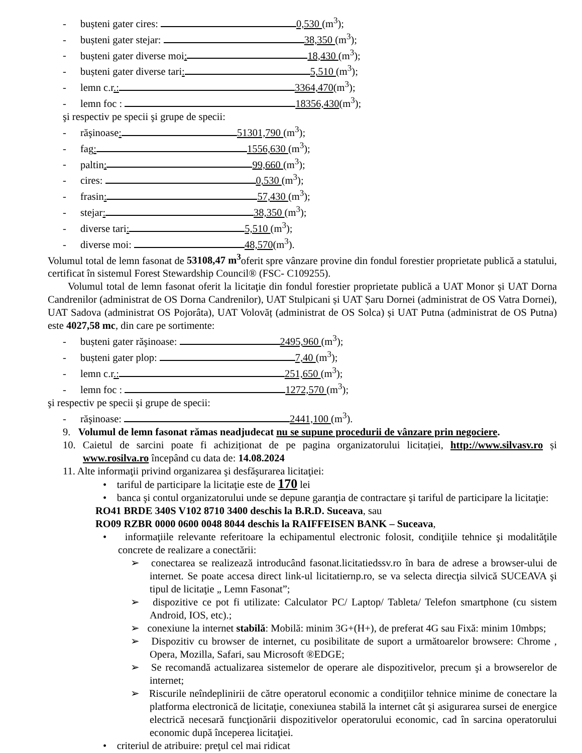- bușteni gater cires: 0,530 (m<sup>3</sup>);
- bușteni gater stejar: 38,350 (m<sup>3</sup>);
- bușteni gater diverse moi: 18,430 (m<sup>3</sup>);
- bușteni gater diverse tari: 5,510 (m<sup>3</sup>);
- lemn c.r.: 3364,470(m<sup>3</sup>);
- lemn foc : 18356,430(m<sup>3</sup>);
şi respectiv pe specii şi grupe de specii:
- răşinoase: 51301,790 (m<sup>3</sup>);
- fag: 1556,630 (m<sup>3</sup>);
- paltin: 99,660 (m<sup>3</sup>);
- cires: 0,530 (m<sup>3</sup>);
- frasin: 57,430 (m<sup>3</sup>);
- stejar: 38,350 (m<sup>3</sup>);
- diverse tari: 5,510 (m<sup>3</sup>);
- diverse moi: 48,570(m<sup>3</sup>).
Volumul total de lemn fasonat de 53108,47 m<sup>3</sup>oferit spre vânzare provine din fondul forestier proprietate publică a statului, certificat în sistemul Forest Stewardship Council® (FSC- C109255).
Volumul total de lemn fasonat oferit la licitaţie din fondul forestier proprietate publică a UAT Monor și UAT Dorna Candrenilor (administrat de OS Dorna Candrenilor), UAT Stulpicani și UAT Șaru Dornei (administrat de OS Vatra Dornei), UAT Sadova (administrat OS Pojorâta), UAT Volovăț (administrat de OS Solca) și UAT Putna (administrat de OS Putna) este 4027,58 mc, din care pe sortimente:
- bușteni gater răşinoase: 2495,960 (m<sup>3</sup>);
- bușteni gater plop: 7,40 (m<sup>3</sup>);
- lemn c.r.: 251,650 (m<sup>3</sup>);
- lemn foc : 1272,570 (m<sup>3</sup>);
şi respectiv pe specii şi grupe de specii:
- răşinoase: 2441,100 (m<sup>3</sup>).
9. Volumul de lemn fasonat rămas neadjudecat nu se supune procedurii de vânzare prin negociere.
10. Caietul de sarcini poate fi achiziționat de pe pagina organizatorului licitației, http://www.silvasv.ro și www.rosilva.ro începând cu data de: 14.08.2024
11. Alte informaţii privind organizarea şi desfăşurarea licitaţiei:
• tariful de participare la licitaţie este de 170 lei
• banca şi contul organizatorului unde se depune garanţia de contractare şi tariful de participare la licitaţie:
RO41 BRDE 340S V102 8710 3400 deschis la B.R.D. Suceava, sau
RO09 RZBR 0000 0600 0048 8044 deschis la RAIFFEISEN BANK – Suceava,
• informaţiile relevante referitoare la echipamentul electronic folosit, condiţiile tehnice şi modalităţile concrete de realizare a conectării:
➢ conectarea se realizează introducând fasonat.licitatiedssv.ro în bara de adrese a browser-ului de internet. Se poate accesa direct link-ul licitatiernp.ro, se va selecta direcţia silvică SUCEAVA şi tipul de licitaţie „ Lemn Fasonat”;
➢ dispozitive ce pot fi utilizate: Calculator PC/ Laptop/ Tableta/ Telefon smartphone (cu sistem Android, IOS, etc).;
➢ conexiune la internet stabilă: Mobilă: minim 3G+(H+), de preferat 4G sau Fixă: minim 10mbps;
➢ Dispozitiv cu browser de internet, cu posibilitate de suport a următoarelor browsere: Chrome , Opera, Mozilla, Safari, sau Microsoft ®EDGE;
➢ Se recomandă actualizarea sistemelor de operare ale dispozitivelor, precum şi a browserelor de internet;
➢ Riscurile neîndeplinirii de către operatorul economic a condiţiilor tehnice minime de conectare la platforma electronică de licitaţie, conexiunea stabilă la internet cât şi asigurarea sursei de energice electrică necesară funcţionării dispozitivelor operatorului economic, cad în sarcina operatorului economic după începerea licitaţiei.
• criteriul de atribuire: preţul cel mai ridicat